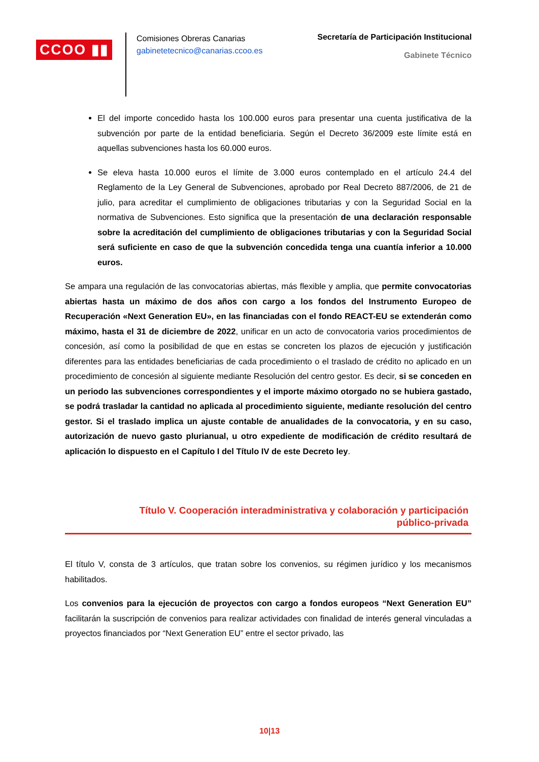CCOO ▮▮
Comisiones Obreras Canarias
gabinetetecnico@canarias.ccoo.es
Secretaría de Participación Institucional
Gabinete Técnico
El del importe concedido hasta los 100.000 euros para presentar una cuenta justificativa de la subvención por parte de la entidad beneficiaria. Según el Decreto 36/2009 este límite está en aquellas subvenciones hasta los 60.000 euros.
Se eleva hasta 10.000 euros el límite de 3.000 euros contemplado en el artículo 24.4 del Reglamento de la Ley General de Subvenciones, aprobado por Real Decreto 887/2006, de 21 de julio, para acreditar el cumplimiento de obligaciones tributarias y con la Seguridad Social en la normativa de Subvenciones. Esto significa que la presentación de una declaración responsable sobre la acreditación del cumplimiento de obligaciones tributarias y con la Seguridad Social será suficiente en caso de que la subvención concedida tenga una cuantía inferior a 10.000 euros.
Se ampara una regulación de las convocatorias abiertas, más flexible y amplia, que permite convocatorias abiertas hasta un máximo de dos años con cargo a los fondos del Instrumento Europeo de Recuperación «Next Generation EU», en las financiadas con el fondo REACT-EU se extenderán como máximo, hasta el 31 de diciembre de 2022, unificar en un acto de convocatoria varios procedimientos de concesión, así como la posibilidad de que en estas se concreten los plazos de ejecución y justificación diferentes para las entidades beneficiarias de cada procedimiento o el traslado de crédito no aplicado en un procedimiento de concesión al siguiente mediante Resolución del centro gestor. Es decir, si se conceden en un periodo las subvenciones correspondientes y el importe máximo otorgado no se hubiera gastado, se podrá trasladar la cantidad no aplicada al procedimiento siguiente, mediante resolución del centro gestor. Si el traslado implica un ajuste contable de anualidades de la convocatoria, y en su caso, autorización de nuevo gasto plurianual, u otro expediente de modificación de crédito resultará de aplicación lo dispuesto en el Capítulo I del Título IV de este Decreto ley.
Título V. Cooperación interadministrativa y colaboración y participación
público-privada
El título V, consta de 3 artículos, que tratan sobre los convenios, su régimen jurídico y los mecanismos habilitados.
Los convenios para la ejecución de proyectos con cargo a fondos europeos “Next Generation EU” facilitarán la suscripción de convenios para realizar actividades con finalidad de interés general vinculadas a proyectos financiados por “Next Generation EU” entre el sector privado, las
10|13